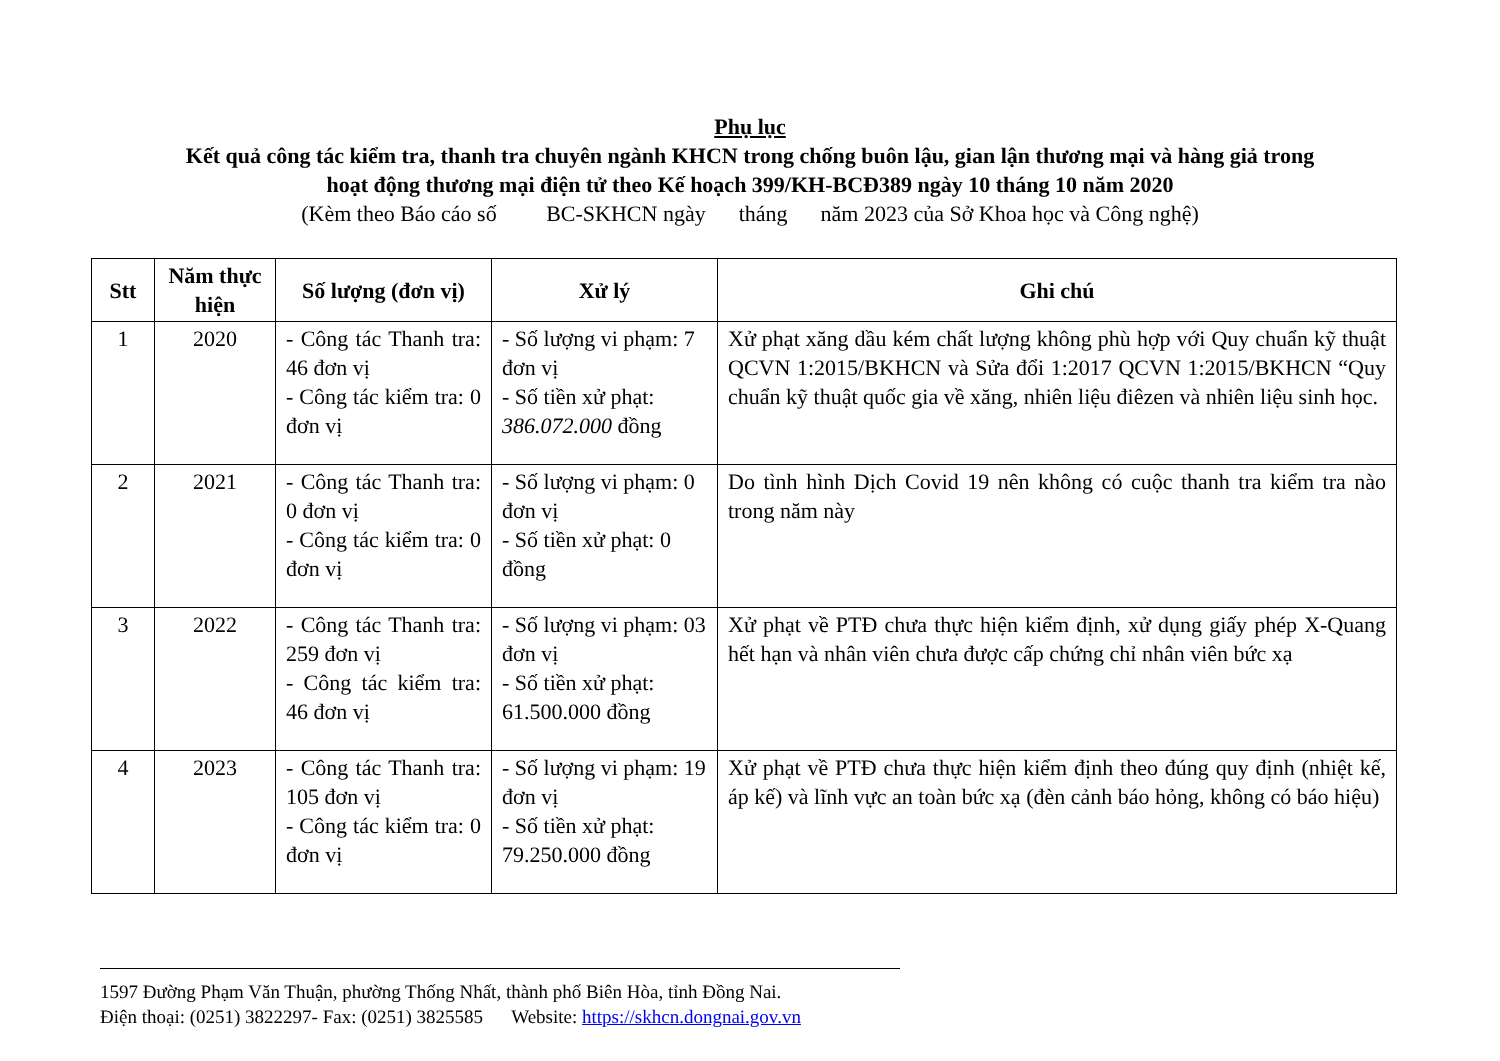Phụ lục
Kết quả công tác kiểm tra, thanh tra chuyên ngành KHCN trong chống buôn lậu, gian lận thương mại và hàng giả trong
hoạt động thương mại điện tử theo Kế hoạch 399/KH-BCĐ389 ngày 10 tháng 10 năm 2020
(Kèm theo Báo cáo số BC-SKHCN ngày tháng năm 2023 của Sở Khoa học và Công nghệ)
| Stt | Năm thực hiện | Số lượng (đơn vị) | Xử lý | Ghi chú |
| --- | --- | --- | --- | --- |
| 1 | 2020 | - Công tác Thanh tra: 46 đơn vị - Công tác kiểm tra: 0 đơn vị | - Số lượng vi phạm: 7 đơn vị - Số tiền xử phạt: 386.072.000 đồng | Xử phạt xăng dầu kém chất lượng không phù hợp với Quy chuẩn kỹ thuật QCVN 1:2015/BKHCN và Sửa đổi 1:2017 QCVN 1:2015/BKHCN “Quy chuẩn kỹ thuật quốc gia về xăng, nhiên liệu điêzen và nhiên liệu sinh học. |
| 2 | 2021 | - Công tác Thanh tra: 0 đơn vị - Công tác kiểm tra: 0 đơn vị | - Số lượng vi phạm: 0 đơn vị - Số tiền xử phạt: 0 đồng | Do tình hình Dịch Covid 19 nên không có cuộc thanh tra kiểm tra nào trong năm này |
| 3 | 2022 | - Công tác Thanh tra: 259 đơn vị - Công tác kiểm tra: 46 đơn vị | - Số lượng vi phạm: 03 đơn vị - Số tiền xử phạt: 61.500.000 đồng | Xử phạt về PTĐ chưa thực hiện kiểm định, xử dụng giấy phép X-Quang hết hạn và nhân viên chưa được cấp chứng chỉ nhân viên bức xạ |
| 4 | 2023 | - Công tác Thanh tra: 105 đơn vị - Công tác kiểm tra: 0 đơn vị | - Số lượng vi phạm: 19 đơn vị - Số tiền xử phạt: 79.250.000 đồng | Xử phạt về PTĐ chưa thực hiện kiểm định theo đúng quy định (nhiệt kế, áp kế) và lĩnh vực an toàn bức xạ (đèn cảnh báo hỏng, không có báo hiệu) |
1597 Đường Phạm Văn Thuận, phường Thống Nhất, thành phố Biên Hòa, tỉnh Đồng Nai.
Điện thoại: (0251) 3822297- Fax: (0251) 3825585 Website: https://skhcn.dongnai.gov.vn